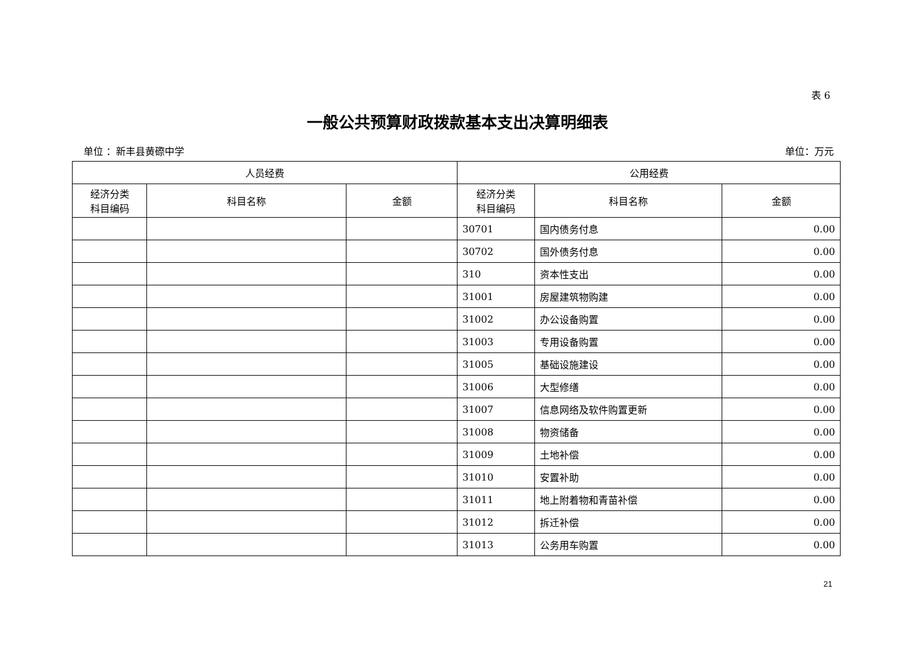表 6
一般公共预算财政拨款基本支出决算明细表
单位 ：新丰县黄磜中学 单位：万元
| 人员经费 | | | 公用经费 | | |
| --- | --- | --- | --- | --- | --- |
| 经济分类 科目编码 | 科目名称 | 金额 | 经济分类 科目编码 | 科目名称 | 金额 |
| | | | 30701 | 国内债务付息 | 0.00 |
| | | | 30702 | 国外债务付息 | 0.00 |
| | | | 310 | 资本性支出 | 0.00 |
| | | | 31001 | 房屋建筑物购建 | 0.00 |
| | | | 31002 | 办公设备购置 | 0.00 |
| | | | 31003 | 专用设备购置 | 0.00 |
| | | | 31005 | 基础设施建设 | 0.00 |
| | | | 31006 | 大型修缮 | 0.00 |
| | | | 31007 | 信息网络及软件购置更新 | 0.00 |
| | | | 31008 | 物资储备 | 0.00 |
| | | | 31009 | 土地补偿 | 0.00 |
| | | | 31010 | 安置补助 | 0.00 |
| | | | 31011 | 地上附着物和青苗补偿 | 0.00 |
| | | | 31012 | 拆迁补偿 | 0.00 |
| | | | 31013 | 公务用车购置 | 0.00 |
21